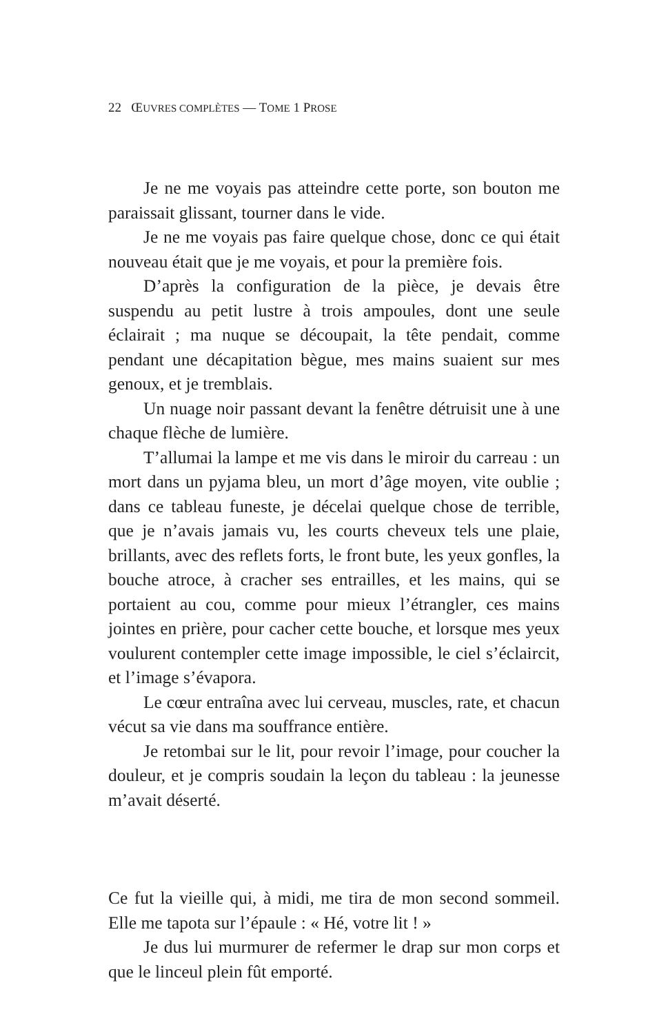22 ŒUVRES COMPLÈTES — TOME 1 PROSE
Je ne me voyais pas atteindre cette porte, son bouton me paraissait glissant, tourner dans le vide.
Je ne me voyais pas faire quelque chose, donc ce qui était nouveau était que je me voyais, et pour la première fois.
D’après la configuration de la pièce, je devais être suspendu au petit lustre à trois ampoules, dont une seule éclairait ; ma nuque se découpait, la tête pendait, comme pendant une décapitation bègue, mes mains suaient sur mes genoux, et je tremblais.
Un nuage noir passant devant la fenêtre détruisit une à une chaque flèche de lumière.
T’allumai la lampe et me vis dans le miroir du carreau : un mort dans un pyjama bleu, un mort d’âge moyen, vite oublie ; dans ce tableau funeste, je décelai quelque chose de terrible, que je n’avais jamais vu, les courts cheveux tels une plaie, brillants, avec des reflets forts, le front bute, les yeux gonfles, la bouche atroce, à cracher ses entrailles, et les mains, qui se portaient au cou, comme pour mieux l’étrangler, ces mains jointes en prière, pour cacher cette bouche, et lorsque mes yeux voulurent contempler cette image impossible, le ciel s’éclaircit, et l’image s’évapora.
Le cœur entraîna avec lui cerveau, muscles, rate, et chacun vécut sa vie dans ma souffrance entière.
Je retombai sur le lit, pour revoir l’image, pour coucher la douleur, et je compris soudain la leçon du tableau : la jeunesse m’avait déserté.
Ce fut la vieille qui, à midi, me tira de mon second sommeil. Elle me tapota sur l’épaule : « Hé, votre lit ! »
Je dus lui murmurer de refermer le drap sur mon corps et que le linceul plein fût emporté.